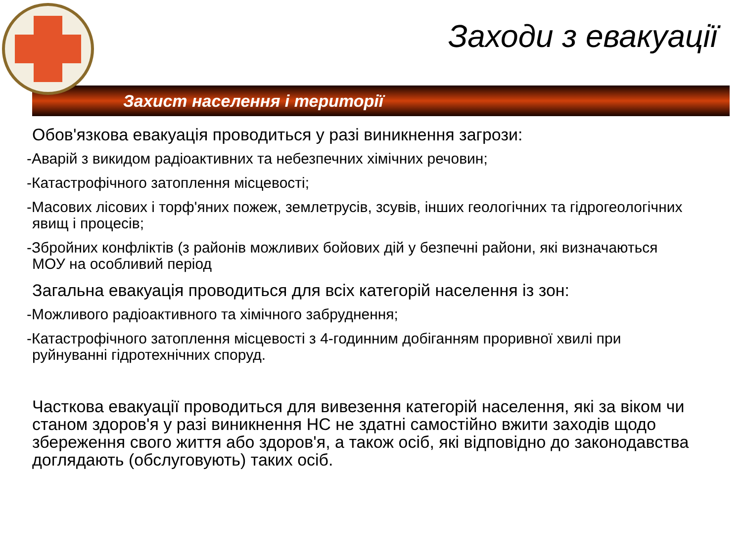Заходи з евакуації
Захист населення і території
Обов'язкова евакуація проводиться у разі виникнення загрози:
-Аварій з викидом радіоактивних та небезпечних хімічних речовин;
-Катастрофічного затоплення місцевості;
-Масових лісових і торф'яних пожеж, землетрусів, зсувів, інших геологічних та гідрогеологічних явищ і процесів;
-Збройних конфліктів (з районів можливих бойових дій у безпечні райони, які визначаються МОУ на особливий період
Загальна евакуація проводиться для всіх категорій населення із зон:
-Можливого радіоактивного та хімічного забруднення;
-Катастрофічного затоплення місцевості з 4-годинним добіганням проривної хвилі при руйнуванні гідротехнічних споруд.
Часткова евакуації проводиться для вивезення категорій населення, які за віком чи станом здоров'я у разі виникнення НС не здатні самостійно вжити заходів щодо збереження свого життя або здоров'я, а також осіб, які відповідно до законодавства доглядають (обслуговують) таких осіб.